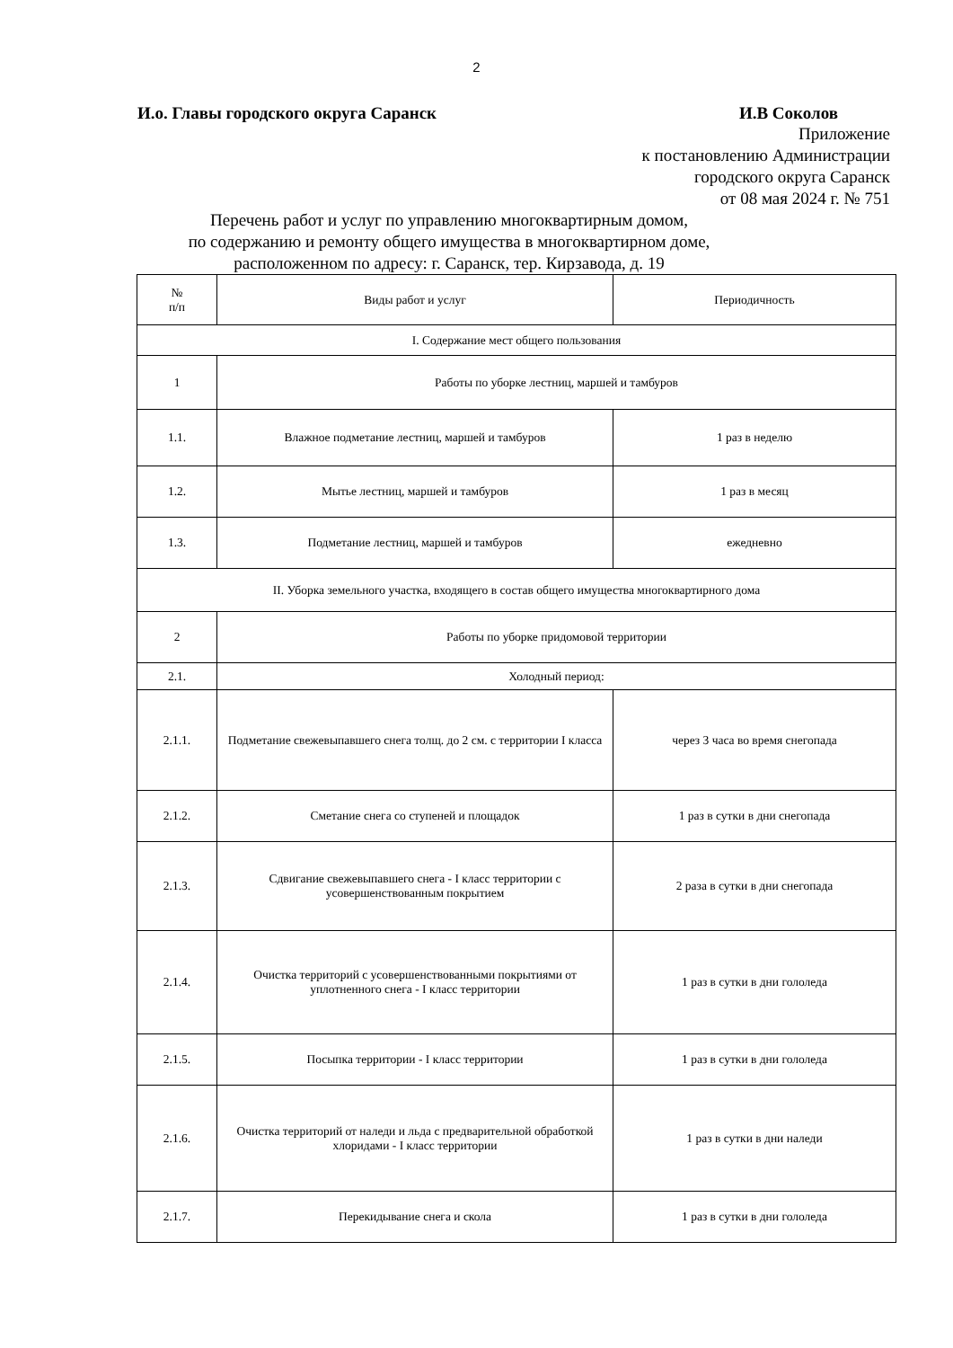2
И.о. Главы городского округа Саранск И.В Соколов
Приложение
к постановлению Администрации
городского округа Саранск
от 08 мая 2024 г. № 751
Перечень работ и услуг по управлению многоквартирным домом,
по содержанию и ремонту общего имущества в многоквартирном доме,
расположенном по адресу: г. Саранск, тер. Кирзавода, д. 19
| № п/п | Виды работ и услуг | Периодичность |
| --- | --- | --- |
| I. Содержание мест общего пользования | | |
| 1 | Работы по уборке лестниц, маршей и тамбуров | |
| 1.1. | Влажное подметание лестниц, маршей и тамбуров | 1 раз в неделю |
| 1.2. | Мытье лестниц, маршей и тамбуров | 1 раз в месяц |
| 1.3. | Подметание лестниц, маршей и тамбуров | ежедневно |
| II. Уборка земельного участка, входящего в состав общего имущества многоквартирного дома | | |
| 2 | Работы по уборке придомовой территории | |
| 2.1. | Холодный период: | |
| 2.1.1. | Подметание свежевыпавшего снега толщ. до 2 см. с территории I класса | через 3 часа во время снегопада |
| 2.1.2. | Сметание снега со ступеней и площадок | 1 раз в сутки в дни снегопада |
| 2.1.3. | Сдвигание свежевыпавшего снега - I класс территории с усовершенствованным покрытием | 2 раза в сутки в дни снегопада |
| 2.1.4. | Очистка территорий с усовершенствованными покрытиями от уплотненного снега - I класс территории | 1 раз в сутки в дни гололеда |
| 2.1.5. | Посыпка территории - I класс территории | 1 раз в сутки в дни гололеда |
| 2.1.6. | Очистка территорий от наледи и льда с предварительной обработкой хлоридами - I класс территории | 1 раз в сутки в дни наледи |
| 2.1.7. | Перекидывание снега и скола | 1 раз в сутки в дни гололеда |